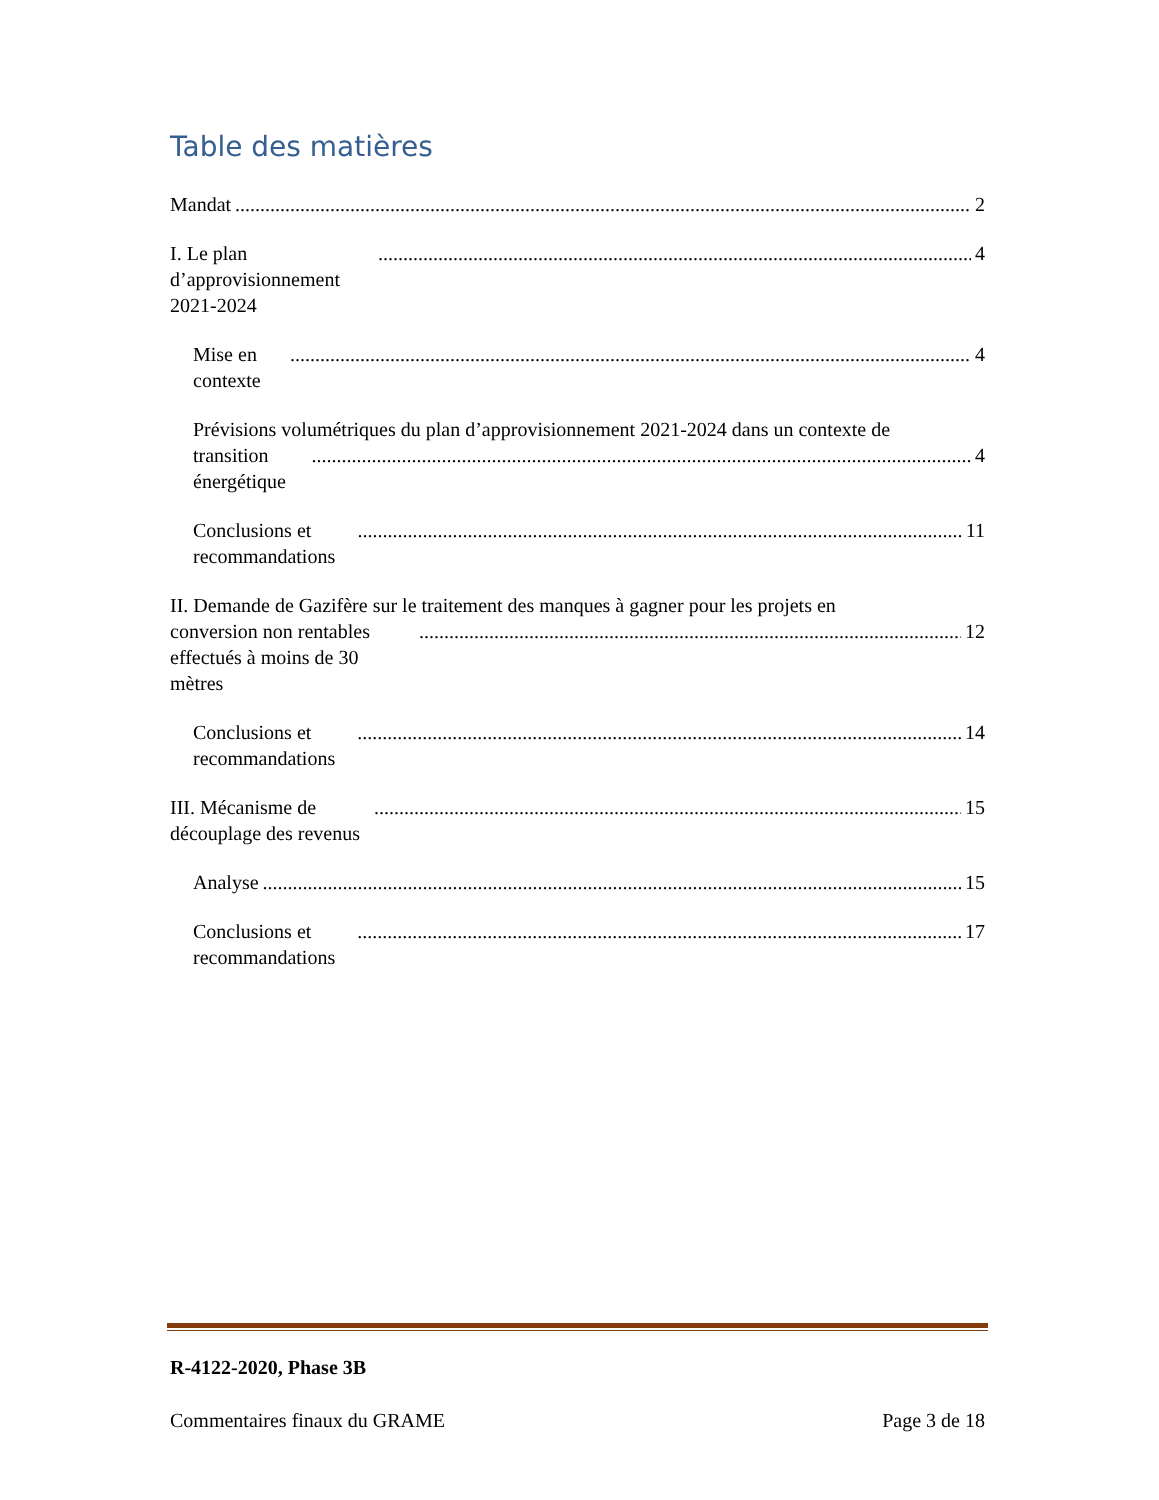Table des matières
Mandat 2
I. Le plan d’approvisionnement 2021-2024 4
Mise en contexte 4
Prévisions volumétriques du plan d’approvisionnement 2021-2024 dans un contexte de
transition énergétique 4
Conclusions et recommandations 11
II. Demande de Gazifère sur le traitement des manques à gagner pour les projets en
conversion non rentables effectués à moins de 30 mètres 12
Conclusions et recommandations 14
III. Mécanisme de découplage des revenus 15
Analyse 15
Conclusions et recommandations 17
R-4122-2020, Phase 3B
Commentaires finaux du GRAME Page 3 de 18